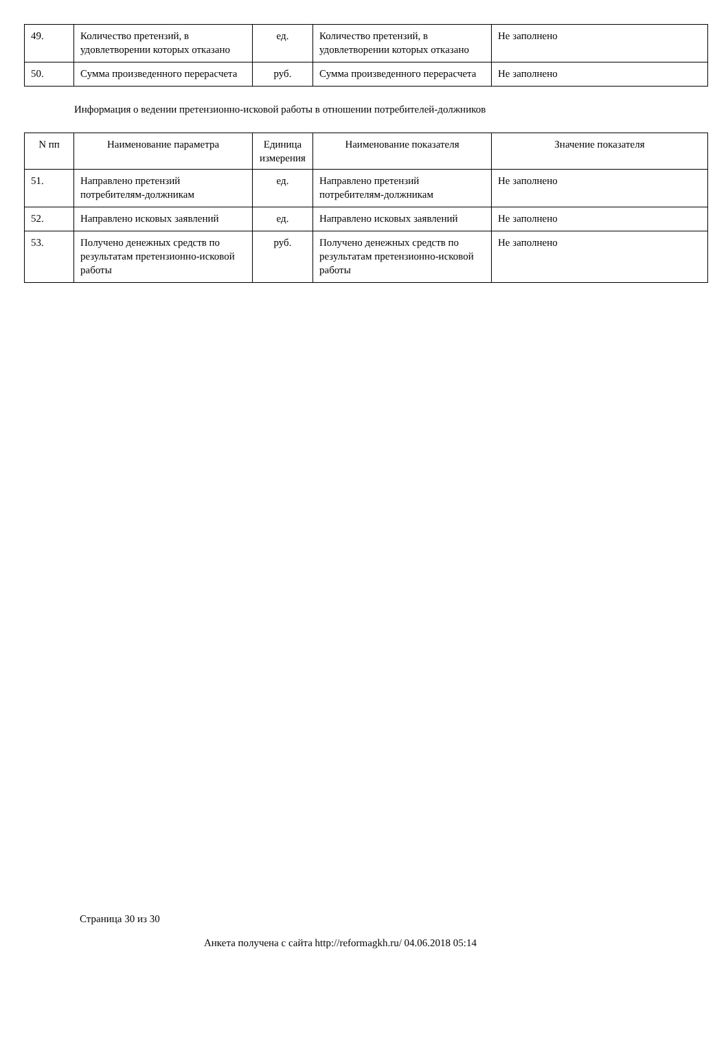| 49. | Количество претензий, в удовлетворении которых отказано | ед. | Количество претензий, в удовлетворении которых отказано | Не заполнено |
| 50. | Сумма произведенного перерасчета | руб. | Сумма произведенного перерасчета | Не заполнено |
Информация о ведении претензионно-исковой работы в отношении потребителей-должников
| N пп | Наименование параметра | Единица измерения | Наименование показателя | Значение показателя |
| --- | --- | --- | --- | --- |
| 51. | Направлено претензий потребителям-должникам | ед. | Направлено претензий потребителям-должникам | Не заполнено |
| 52. | Направлено исковых заявлений | ед. | Направлено исковых заявлений | Не заполнено |
| 53. | Получено денежных средств по результатам претензионно-исковой работы | руб. | Получено денежных средств по результатам претензионно-исковой работы | Не заполнено |
Страница 30 из 30
Анкета получена с сайта http://reformagkh.ru/ 04.06.2018 05:14